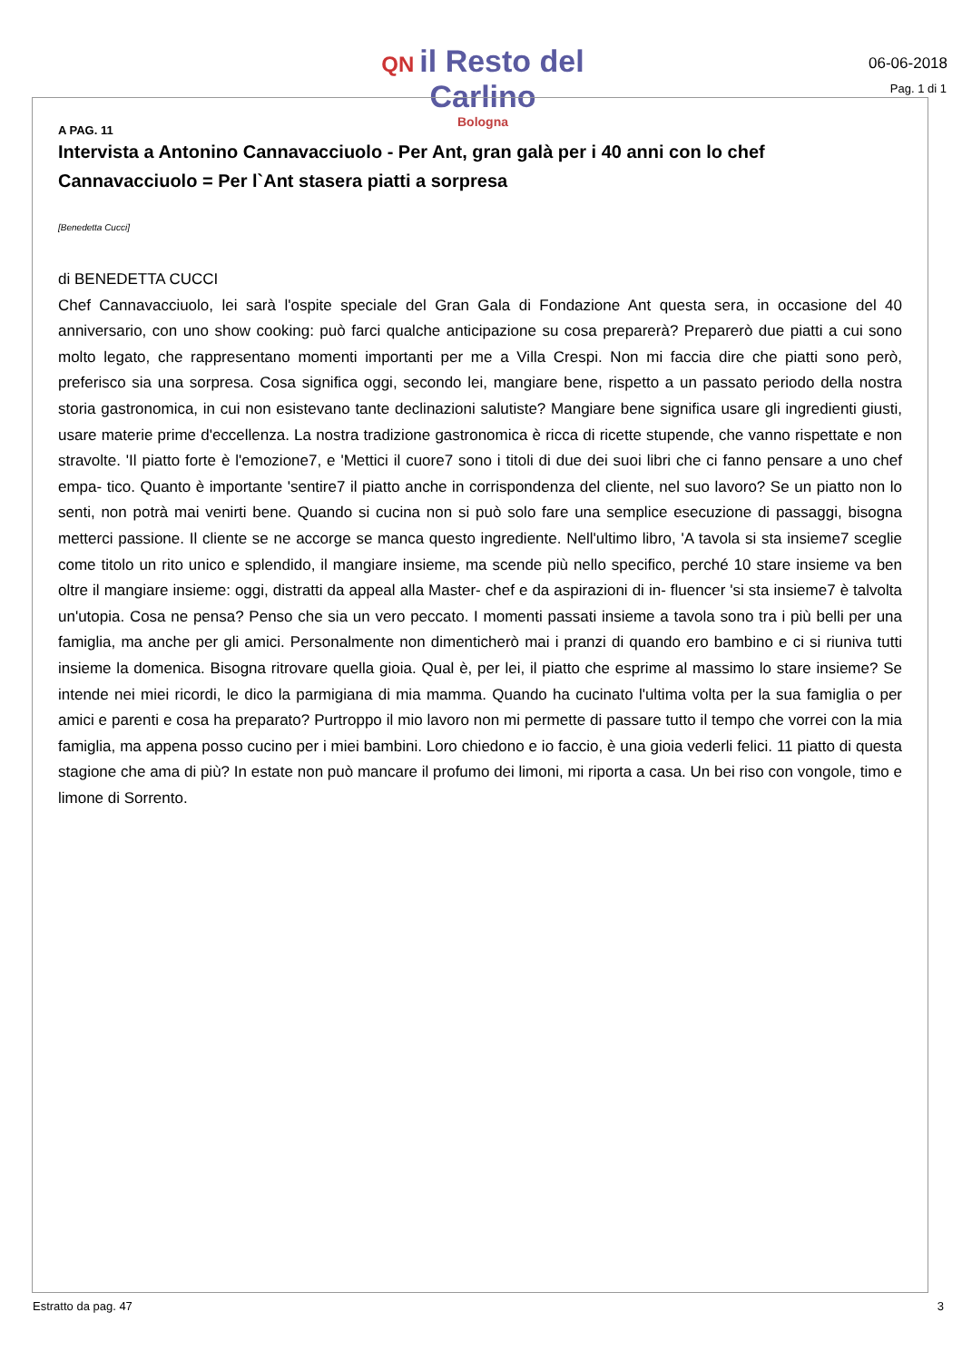QN il Resto del Carlino
Bologna
06-06-2018
Pag. 1 di 1
A PAG. 11
Intervista a Antonino Cannavacciuolo - Per Ant, gran galà per i 40 anni con lo chef Cannavacciuolo = Per l`Ant stasera piatti a sorpresa
[Benedetta Cucci]
di BENEDETTA CUCCI
Chef Cannavacciuolo, lei sarà l'ospite speciale del Gran Gala di Fondazione Ant questa sera, in occasione del 40 anniversario, con uno show cooking: può farci qualche anticipazione su cosa preparerà? Preparerò due piatti a cui sono molto legato, che rappresentano momenti importanti per me a Villa Crespi. Non mi faccia dire che piatti sono però, preferisco sia una sorpresa. Cosa significa oggi, secondo lei, mangiare bene, rispetto a un passato periodo della nostra storia gastronomica, in cui non esistevano tante declinazioni salutiste? Mangiare bene significa usare gli ingredienti giusti, usare materie prime d'eccellenza. La nostra tradizione gastronomica è ricca di ricette stupende, che vanno rispettate e non stravolte. 'Il piatto forte è l'emozione7, e 'Mettici il cuore7 sono i titoli di due dei suoi libri che ci fanno pensare a uno chef empa- tico. Quanto è importante 'sentire7 il piatto anche in corrispondenza del cliente, nel suo lavoro? Se un piatto non lo senti, non potrà mai venirti bene. Quando si cucina non si può solo fare una semplice esecuzione di passaggi, bisogna metterci passione. Il cliente se ne accorge se manca questo ingrediente. Nell'ultimo libro, 'A tavola si sta insieme7 sceglie come titolo un rito unico e splendido, il mangiare insieme, ma scende più nello specifico, perché 10 stare insieme va ben oltre il mangiare insieme: oggi, distratti da appeal alla Master- chef e da aspirazioni di in- fluencer 'si sta insieme7 è talvolta un'utopia. Cosa ne pensa? Penso che sia un vero peccato. I momenti passati insieme a tavola sono tra i più belli per una famiglia, ma anche per gli amici. Personalmente non dimenticherò mai i pranzi di quando ero bambino e ci si riuniva tutti insieme la domenica. Bisogna ritrovare quella gioia. Qual è, per lei, il piatto che esprime al massimo lo stare insieme? Se intende nei miei ricordi, le dico la parmigiana di mia mamma. Quando ha cucinato l'ultima volta per la sua famiglia o per amici e parenti e cosa ha preparato? Purtroppo il mio lavoro non mi permette di passare tutto il tempo che vorrei con la mia famiglia, ma appena posso cucino per i miei bambini. Loro chiedono e io faccio, è una gioia vederli felici. 11 piatto di questa stagione che ama di più? In estate non può mancare il profumo dei limoni, mi riporta a casa. Un bei riso con vongole, timo e limone di Sorrento.
Estratto da pag. 47 3